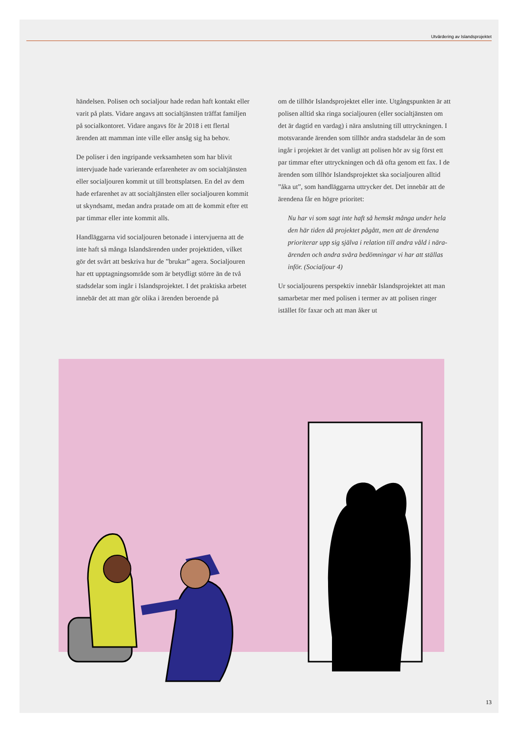Utvärdering av Islandsprojektet
händelsen. Polisen och socialjour hade redan haft kontakt eller varit på plats. Vidare angavs att socialtjänsten träffat familjen på socialkontoret. Vidare angavs för år 2018 i ett flertal ärenden att mamman inte ville eller ansåg sig ha behov.
De poliser i den ingripande verksamheten som har blivit intervjuade hade varierande erfarenheter av om socialtjänsten eller socialjouren kommit ut till brottsplatsen. En del av dem hade erfarenhet av att socialtjänsten eller socialjouren kommit ut skyndsamt, medan andra pratade om att de kommit efter ett par timmar eller inte kommit alls.
Handläggarna vid socialjouren betonade i intervjuerna att de inte haft så många Islandsärenden under projekttiden, vilket gör det svårt att beskriva hur de ”brukar” agera. Socialjouren har ett upptagningsområde som är betydligt större än de två stadsdelar som ingår i Islandsprojektet. I det praktiska arbetet innebär det att man gör olika i ärenden beroende på
om de tillhör Islandsprojektet eller inte. Utgångspunkten är att polisen alltid ska ringa socialjouren (eller socialtjänsten om det är dagtid en vardag) i nära anslutning till uttryckningen. I motsvarande ärenden som tillhör andra stadsdelar än de som ingår i projektet är det vanligt att polisen hör av sig först ett par timmar efter uttryckningen och då ofta genom ett fax. I de ärenden som tillhör Islandsprojektet ska socialjouren alltid ”åka ut”, som handläggarna uttrycker det. Det innebär att de ärendena får en högre prioritet:
Nu har vi som sagt inte haft så hemskt många under hela den här tiden då projektet pågått, men att de ärendena prioriterar upp sig själva i relation till andra våld i nära-ärenden och andra svåra bedömningar vi har att ställas inför. (Socialjour 4)
Ur socialjourens perspektiv innebär Islandsprojektet att man samarbetar mer med polisen i termer av att polisen ringer istället för faxar och att man åker ut
13